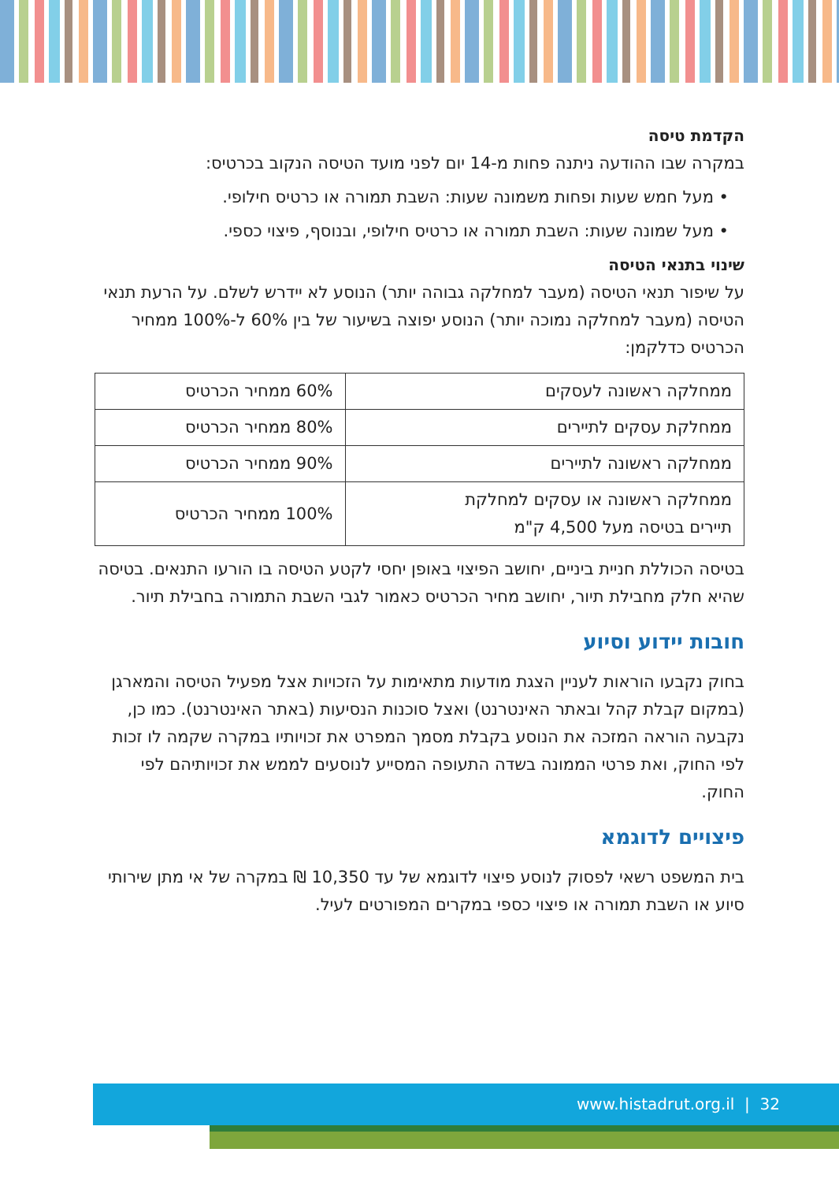הקדמת טיסה
במקרה שבו ההודעה ניתנה פחות מ-14 יום לפני מועד הטיסה הנקוב בכרטיס:
• מעל חמש שעות ופחות משמונה שעות: השבת תמורה או כרטיס חילופי.
• מעל שמונה שעות: השבת תמורה או כרטיס חילופי, ובנוסף, פיצוי כספי.
שינוי בתנאי הטיסה
על שיפור תנאי הטיסה (מעבר למחלקה גבוהה יותר) הנוסע לא יידרש לשלם. על הרעת תנאי הטיסה (מעבר למחלקה נמוכה יותר) הנוסע יפוצה בשיעור של בין 60% ל-100% ממחיר הכרטיס כדלקמן:
| ממחלקה ראשונה לעסקים | 60% ממחיר הכרטיס |
| ממחלקת עסקים לתיירים | 80% ממחיר הכרטיס |
| ממחלקה ראשונה לתיירים | 90% ממחיר הכרטיס |
| ממחלקה ראשונה או עסקים למחלקת תיירים בטיסה מעל 4,500 ק"מ | 100% ממחיר הכרטיס |
בטיסה הכוללת חניית ביניים, יחושב הפיצוי באופן יחסי לקטע הטיסה בו הורעו התנאים. בטיסה שהיא חלק מחבילת תיור, יחושב מחיר הכרטיס כאמור לגבי השבת התמורה בחבילת תיור.
חובות יידוע וסיוע
בחוק נקבעו הוראות לעניין הצגת מודעות מתאימות על הזכויות אצל מפעיל הטיסה והמארגן (במקום קבלת קהל ובאתר האינטרנט) ואצל סוכנות הנסיעות (באתר האינטרנט). כמו כן, נקבעה הוראה המזכה את הנוסע בקבלת מסמך המפרט את זכויותיו במקרה שקמה לו זכות לפי החוק, ואת פרטי הממונה בשדה התעופה המסייע לנוסעים לממש את זכויותיהם לפי החוק.
פיצויים לדוגמא
בית המשפט רשאי לפסוק לנוסע פיצוי לדוגמא של עד 10,350 ₪ במקרה של אי מתן שירותי סיוע או השבת תמורה או פיצוי כספי במקרים המפורטים לעיל.
www.histadrut.org.il | 32